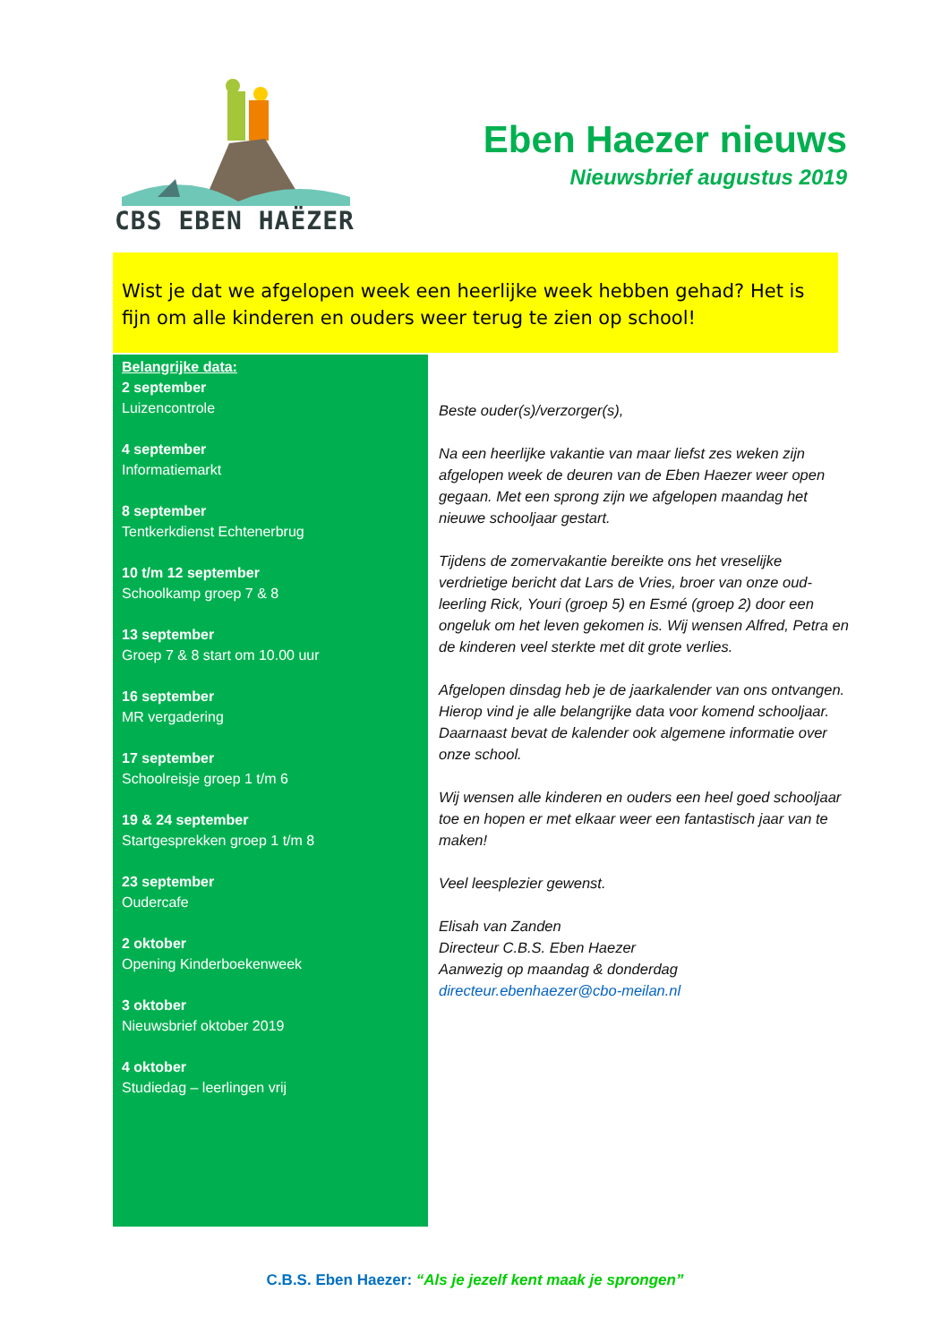CBS EBEN HAËZER
Eben Haezer nieuws
Nieuwsbrief augustus 2019
Wist je dat we afgelopen week een heerlijke week hebben gehad? Het is fijn om alle kinderen en ouders weer terug te zien op school!
Belangrijke data:
2 september
Luizencontrole
4 september
Informatiemarkt
8 september
Tentkerkdienst Echtenerbrug
10 t/m 12 september
Schoolkamp groep 7 & 8
13 september
Groep 7 & 8 start om 10.00 uur
16 september
MR vergadering
17 september
Schoolreisje groep 1 t/m 6
19 & 24 september
Startgesprekken groep 1 t/m 8
23 september
Oudercafe
2 oktober
Opening Kinderboekenweek
3 oktober
Nieuwsbrief oktober 2019
4 oktober
Studiedag – leerlingen vrij
Beste ouder(s)/verzorger(s),
Na een heerlijke vakantie van maar liefst zes weken zijn afgelopen week de deuren van de Eben Haezer weer open gegaan. Met een sprong zijn we afgelopen maandag het nieuwe schooljaar gestart.
Tijdens de zomervakantie bereikte ons het vreselijke verdrietige bericht dat Lars de Vries, broer van onze oud-leerling Rick, Youri (groep 5) en Esmé (groep 2) door een ongeluk om het leven gekomen is. Wij wensen Alfred, Petra en de kinderen veel sterkte met dit grote verlies.
Afgelopen dinsdag heb je de jaarkalender van ons ontvangen. Hierop vind je alle belangrijke data voor komend schooljaar. Daarnaast bevat de kalender ook algemene informatie over onze school.
Wij wensen alle kinderen en ouders een heel goed schooljaar toe en hopen er met elkaar weer een fantastisch jaar van te maken!
Veel leesplezier gewenst.
Elisah van Zanden
Directeur C.B.S. Eben Haezer
Aanwezig op maandag & donderdag
directeur.ebenhaezer@cbo-meilan.nl
C.B.S. Eben Haezer: “Als je jezelf kent maak je sprongen”